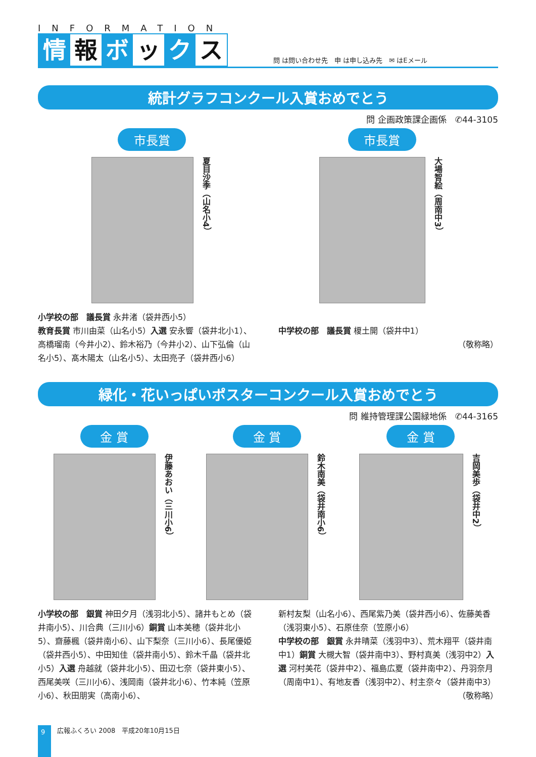INFORMATION
情報 ボ ッ ク ス
問 は問い合わせ先　申 は申し込み先　✉ はEメール
統計グラフコンクール入賞おめでとう
問 企画政策課企画係　✆44-3105
市長賞
夏目沙季（山名小4）
市長賞
大場智絵（周南中3）
小学校の部　議長賞 永井渚（袋井西小5）
教育長賞 市川由菜（山名小5）入選 安永響（袋井北小1）、高橋瑠南（今井小2）、鈴木裕乃（今井小2）、山下弘倫（山名小5）、髙木陽太（山名小5）、太田亮子（袋井西小6）
中学校の部　議長賞 榎土開（袋井中1）
（敬称略）
緑化・花いっぱいポスターコンクール入賞おめでとう
問 維持管理課公園緑地係　✆44-3165
金 賞
伊藤あおい（三川小6）
金 賞
鈴木南美（袋井南小6）
金 賞
吉岡美歩（袋井中2）
小学校の部　銀賞 神田夕月（浅羽北小5）、諸井もとめ（袋井南小5）、川合典（三川小6）銅賞 山本美穂（袋井北小5）、齋藤楓（袋井南小6）、山下梨奈（三川小6）、長尾優姫（袋井西小5）、中田知佳（袋井南小5）、鈴木千晶（袋井北小5）入選 舟越就（袋井北小5）、田辺七奈（袋井東小5）、西尾美咲（三川小6）、浅岡南（袋井北小6）、竹本純（笠原小6）、秋田朋実（高南小6）、
新村友梨（山名小6）、西尾紫乃美（袋井西小6）、佐藤美香（浅羽東小5）、石原佳奈（笠原小6）
中学校の部　銀賞 永井晴菜（浅羽中3）、荒木翔平（袋井南中1）銅賞 大槻大智（袋井南中3）、野村真美（浅羽中2）入選 河村美花（袋井中2）、福島広夏（袋井南中2）、丹羽奈月（周南中1）、有地友香（浅羽中2）、村主奈々（袋井南中3） （敬称略）
9
広報ふくろい 2008　平成20年10月15日